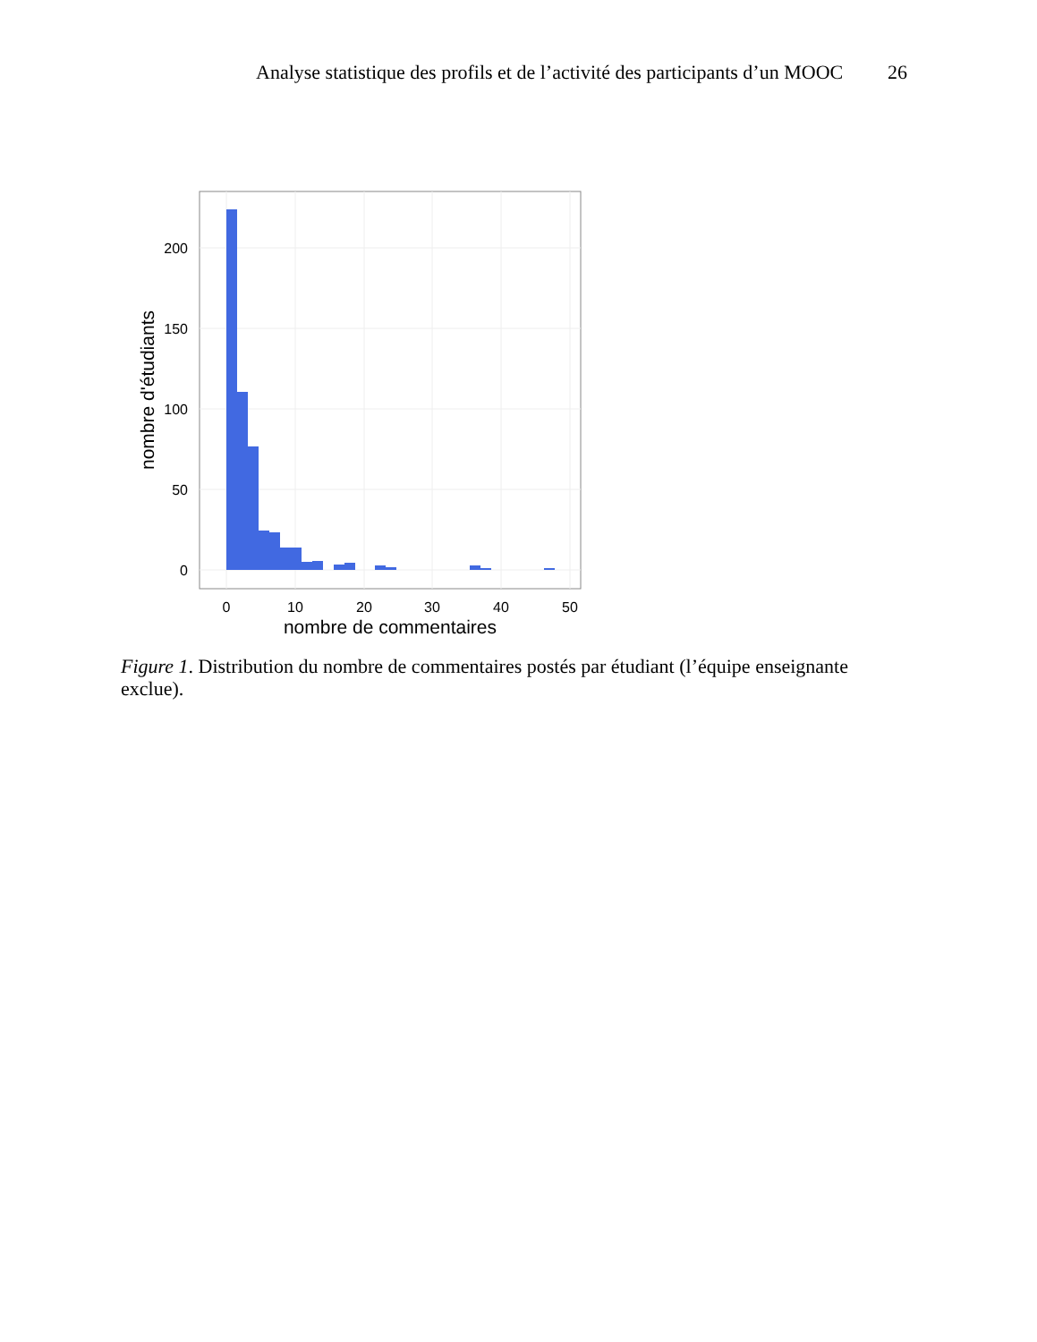Analyse statistique des profils et de l’activité des participants d’un MOOC 26
200
150
100
50
0
0
10
20
30
40
50
nombre de commentaires
nombre d'étudiants
Figure 1. Distribution du nombre de commentaires postés par étudiant (l’équipe enseignante exclue).